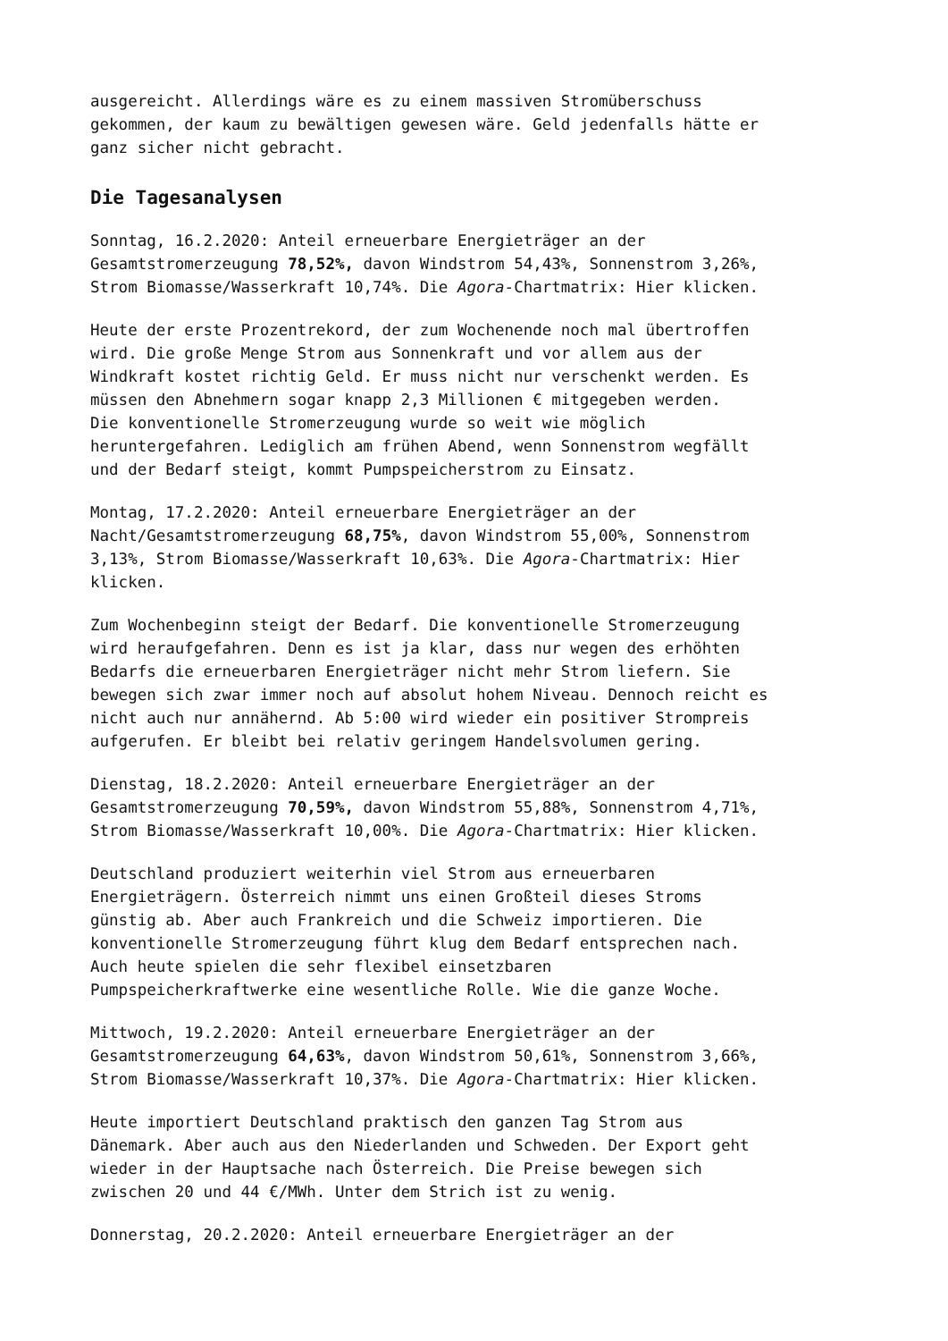ausgereicht. Allerdings wäre es zu einem massiven Stromüberschuss gekommen, der kaum zu bewältigen gewesen wäre. Geld jedenfalls hätte er ganz sicher nicht gebracht.
Die Tagesanalysen
Sonntag, 16.2.2020: Anteil erneuerbare Energieträger an der Gesamtstromerzeugung 78,52%, davon Windstrom 54,43%, Sonnenstrom 3,26%, Strom Biomasse/Wasserkraft 10,74%. Die Agora-Chartmatrix: Hier klicken.
Heute der erste Prozentrekord, der zum Wochenende noch mal übertroffen wird. Die große Menge Strom aus Sonnenkraft und vor allem aus der Windkraft kostet richtig Geld. Er muss nicht nur verschenkt werden. Es müssen den Abnehmern sogar knapp 2,3 Millionen € mitgegeben werden. Die konventionelle Stromerzeugung wurde so weit wie möglich heruntergefahren. Lediglich am frühen Abend, wenn Sonnenstrom wegfällt und der Bedarf steigt, kommt Pumpspeicherstrom zu Einsatz.
Montag, 17.2.2020: Anteil erneuerbare Energieträger an der Nacht/Gesamtstromerzeugung 68,75%, davon Windstrom 55,00%, Sonnenstrom 3,13%, Strom Biomasse/Wasserkraft 10,63%. Die Agora-Chartmatrix: Hier klicken.
Zum Wochenbeginn steigt der Bedarf. Die konventionelle Stromerzeugung wird heraufgefahren. Denn es ist ja klar, dass nur wegen des erhöhten Bedarfs die erneuerbaren Energieträger nicht mehr Strom liefern. Sie bewegen sich zwar immer noch auf absolut hohem Niveau. Dennoch reicht es nicht auch nur annähernd. Ab 5:00 wird wieder ein positiver Strompreis aufgerufen. Er bleibt bei relativ geringem Handelsvolumen gering.
Dienstag, 18.2.2020: Anteil erneuerbare Energieträger an der Gesamtstromerzeugung 70,59%, davon Windstrom 55,88%, Sonnenstrom 4,71%, Strom Biomasse/Wasserkraft 10,00%. Die Agora-Chartmatrix: Hier klicken.
Deutschland produziert weiterhin viel Strom aus erneuerbaren Energieträgern. Österreich nimmt uns einen Großteil dieses Stroms günstig ab. Aber auch Frankreich und die Schweiz importieren. Die konventionelle Stromerzeugung führt klug dem Bedarf entsprechen nach. Auch heute spielen die sehr flexibel einsetzbaren Pumpspeicherkraftwerke eine wesentliche Rolle. Wie die ganze Woche.
Mittwoch, 19.2.2020: Anteil erneuerbare Energieträger an der Gesamtstromerzeugung 64,63%, davon Windstrom 50,61%, Sonnenstrom 3,66%, Strom Biomasse/Wasserkraft 10,37%. Die Agora-Chartmatrix: Hier klicken.
Heute importiert Deutschland praktisch den ganzen Tag Strom aus Dänemark. Aber auch aus den Niederlanden und Schweden. Der Export geht wieder in der Hauptsache nach Österreich. Die Preise bewegen sich zwischen 20 und 44 €/MWh. Unter dem Strich ist zu wenig.
Donnerstag, 20.2.2020: Anteil erneuerbare Energieträger an der